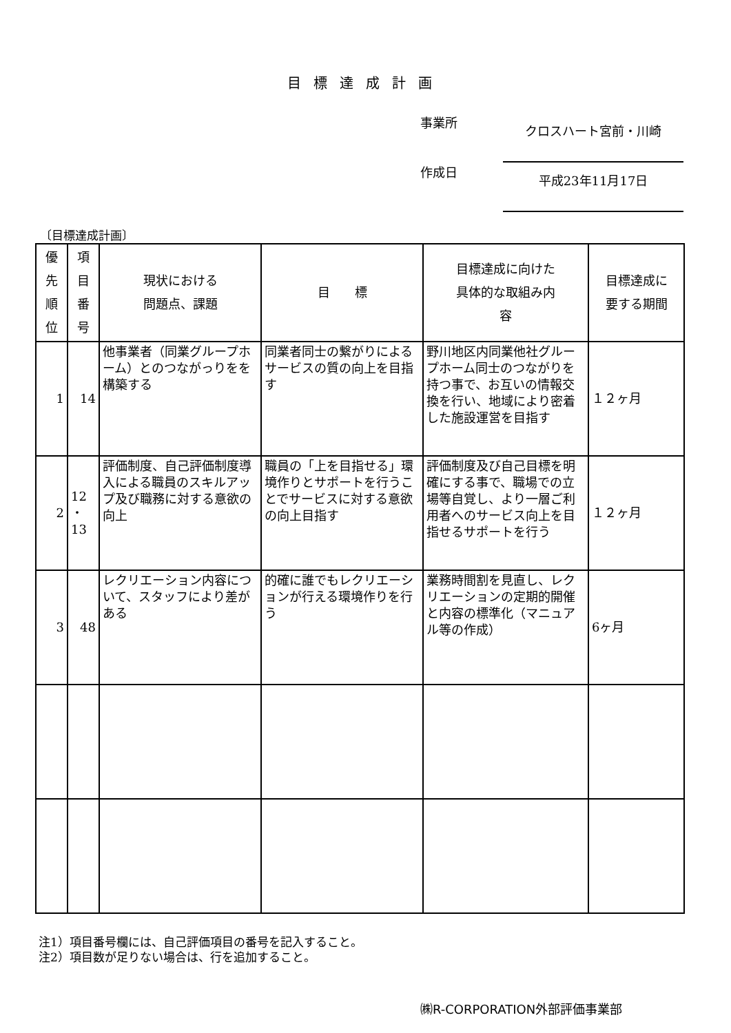目標達成計画
事業所
クロスハート宮前・川崎
作成日
平成23年11月17日
〔目標達成計画〕
| 優 先 順 位 | 項 目 番 号 | 現状における 問題点、課題 | 目 標 | 目標達成に向けた 具体的な取組み内 容 | 目標達成に 要する期間 |
| --- | --- | --- | --- | --- | --- |
| 1 | 14 | 他事業者（同業グループホーム）とのつながっりをを構築する | 同業者同士の繋がりによるサービスの質の向上を目指す | 野川地区内同業他社グループホーム同士のつながりを持つ事で、お互いの情報交換を行い、地域により密着した施設運営を目指す | １２ヶ月 |
| 2 | 12 ・ 13 | 評価制度、自己評価制度導入による職員のスキルアップ及び職務に対する意欲の向上 | 職員の「上を目指せる」環境作りとサポートを行うことでサービスに対する意欲の向上目指す | 評価制度及び自己目標を明確にする事で、職場での立場等自覚し、より一層ご利用者へのサービス向上を目指せるサポートを行う | １２ヶ月 |
| 3 | 48 | レクリエーション内容について、スタッフにより差がある | 的確に誰でもレクリエーションが行える環境作りを行う | 業務時間割を見直し、レクリエーションの定期的開催と内容の標準化（マニュアル等の作成） | 6ヶ月 |
注1）項目番号欄には、自己評価項目の番号を記入すること。
注2）項目数が足りない場合は、行を追加すること。
㈱R-CORPORATION外部評価事業部